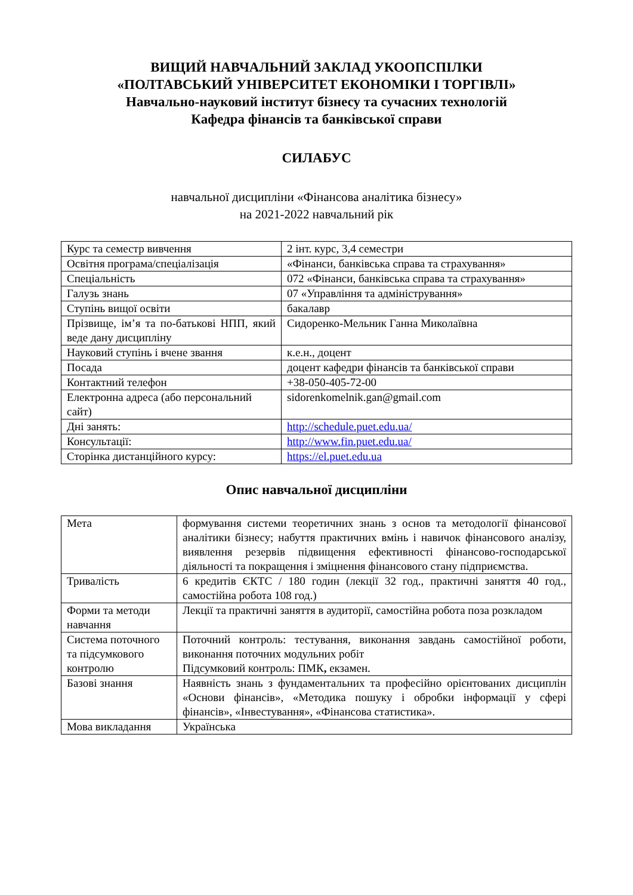ВИЩИЙ НАВЧАЛЬНИЙ ЗАКЛАД УКООПСПІЛКИ
«ПОЛТАВСЬКИЙ УНІВЕРСИТЕТ ЕКОНОМІКИ І ТОРГІВЛІ»
Навчально-науковий інститут бізнесу та сучасних технологій
Кафедра фінансів та банківської справи
СИЛАБУС
навчальної дисципліни «Фінансова аналітика бізнесу»
на 2021-2022 навчальний рік
| Курс та семестр вивчення | 2 інт. курс, 3,4 семестри |
| Освітня програма/спеціалізація | «Фінанси, банківська справа та страхування» |
| Спеціальність | 072 «Фінанси, банківська справа та страхування» |
| Галузь знань | 07 «Управління та адміністрування» |
| Ступінь вищої освіти | бакалавр |
| Прізвище, ім’я та по-батькові НПП, який веде дану дисципліну | Сидоренко-Мельник Ганна Миколаївна |
| Науковий ступінь і вчене звання | к.е.н., доцент |
| Посада | доцент кафедри фінансів та банківської справи |
| Контактний телефон | +38-050-405-72-00 |
| Електронна адреса (або персональний сайт) | sidorenkomelnik.gan@gmail.com |
| Дні занять: | http://schedule.puet.edu.ua/ |
| Консультації: | http://www.fin.puet.edu.ua/ |
| Сторінка дистанційного курсу: | https://el.puet.edu.ua |
Опис навчальної дисципліни
| Мета | формування системи теоретичних знань з основ та методології фінансової аналітики бізнесу; набуття практичних вмінь і навичок фінансового аналізу, виявлення резервів підвищення ефективності фінансово-господарської діяльності та покращення і зміцнення фінансового стану підприємства. |
| Тривалість | 6 кредитів ЄКТС / 180 годин (лекції 32 год., практичні заняття 40 год., самостійна робота 108 год.) |
| Форми та методи навчання | Лекції та практичні заняття в аудиторії, самостійна робота поза розкладом |
| Система поточного та підсумкового контролю | Поточний контроль: тестування, виконання завдань самостійної роботи, виконання поточних модульних робіт Підсумковий контроль: ПМК , екзамен. |
| Базові знання | Наявність знань з фундаментальних та професійно орієнтованих дисциплін «Основи фінансів», «Методика пошуку і обробки інформації у сфері фінансів», «Інвестування», «Фінансова статистика». |
| Мова викладання | Українська |